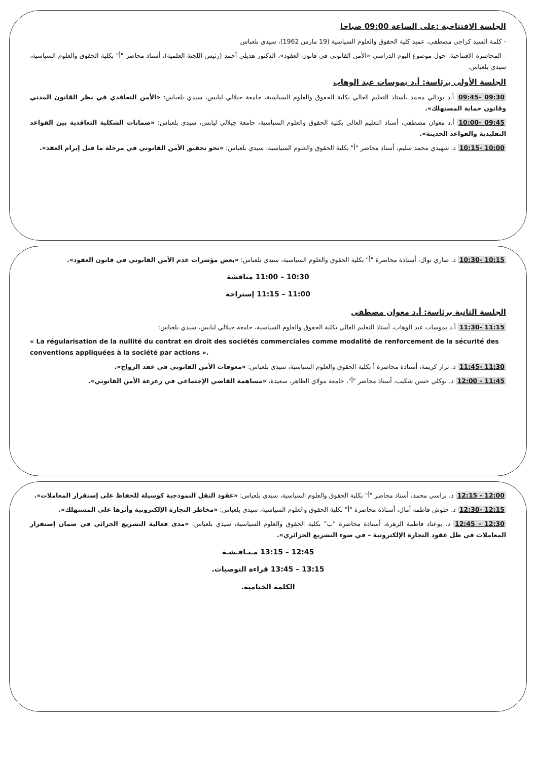الجلسة الافتتاحية :على الساعة 09:00 صباحا
- كلمة السيد كراجي مصطفى، عميد كلية الحقوق والعلوم السياسية (19 مارس 1962)، سيدي بلعباس
- المحاضرة الافتتاحية: حول موضوع اليوم الدراسي «الأمن القانوني في قانون العقود»، الدكتور هديلي أحمد (رئيس اللجنة العلمية)، أستاذ محاضر "أ" بكلية الحقوق والعلوم السياسية، سيدي بلعباس.
الجلسة الأولى برئاسة: أ.د بموسات عبد الوهاب
09:30 -09:45 أ.د بودالي محمد ،أستاذ التعليم العالي بكلية الحقوق والعلوم السياسية، جامعة جيلالي ليابس، سيدي بلعباس: «الأمن التعاقدي في نظر القانون المدني وقانون حماية المستهلك».
09:45 -10:00 أ.د معوان مصطفى، أستاذ التعليم العالي بكلية الحقوق والعلوم السياسية، جامعة جيلالي ليابس، سيدي بلعباس: «ضمانات الشكلية التعاقدية بين القواعد التقليدية والقواعد الحديثة».
10:00 -10:15 د. شهيدي محمد سليم، أستاذ محاضر "أ" بكلية الحقوق والعلوم السياسية، سيدي بلعباس: «نحو تحقيق الأمن القانوني في مرحلة ما قبل إبرام العقد».
10:15 -10:30 د. صاري نوال، أستاذة محاضرة "أ" بكلية الحقوق والعلوم السياسية، سيدي بلعباس: «بعض مؤشرات عدم الأمن القانوني في قانون العقود».
10:30 – 11:00 مناقشة
11:00 – 11:15 إستراحة
الجلسة الثانية برئاسة: أ.د معوان مصطفى
11:15 -11:30 أ.د بموسات عبد الوهاب، أستاذ التعليم العالي بكلية الحقوق والعلوم السياسية، جامعة جيلالي ليابس، سيدي بلعباس:
« La régularisation de la nullité du contrat en droit des sociétés commerciales comme modalité de renforcement de la sécurité des conventions appliquées à la société par actions ».
11:30 -11:45 د. نزار كريمة، أستاذة محاضرة أ بكلية الحقوق والعلوم السياسية، سيدي بلعباس: «معوقات الأمن القانوني في عقد الزواج».
11:45 - 12:00 د. بوكلي حسن شكيب، أستاذ محاضر "أ"، جامعة مولاي الطاهر، سعيدة، «مساهمة القاضي الإجتماعي في زعزعة الأمن القانوني».
12:00 - 12:15 د. براسي محمد، أستاذ محاضر "أ" بكلية الحقوق والعلوم السياسية، سيدي بلعباس: «عقود النقل النموذجية كوسيلة للحفاظ على إستقرار المعاملات».
12:15 -12:30 د. حلوش فاطمة أمال، أستاذة محاضرة "أ" بكلية الحقوق والعلوم السياسية، سيدي بلعباس: «مخاطر التجارة الإلكترونية وأثرها على المستهلك».
12:30 - 12:45 د. بوعناد فاطمة الزهرة، أستاذة محاضرة "ب" بكلية الحقوق والعلوم السياسية، سيدي بلعباس: «مدى فعالية التشريع الجزائي في ضمان إستقرار المعاملات في ظل عقود التجارة الإلكترونية – في ضوء التشريع الجزائري».
12:45 – 13:15 مـنـاقـشـة
13:15 – 13:45 قراءة التوصيات.
الكلمة الختامية.